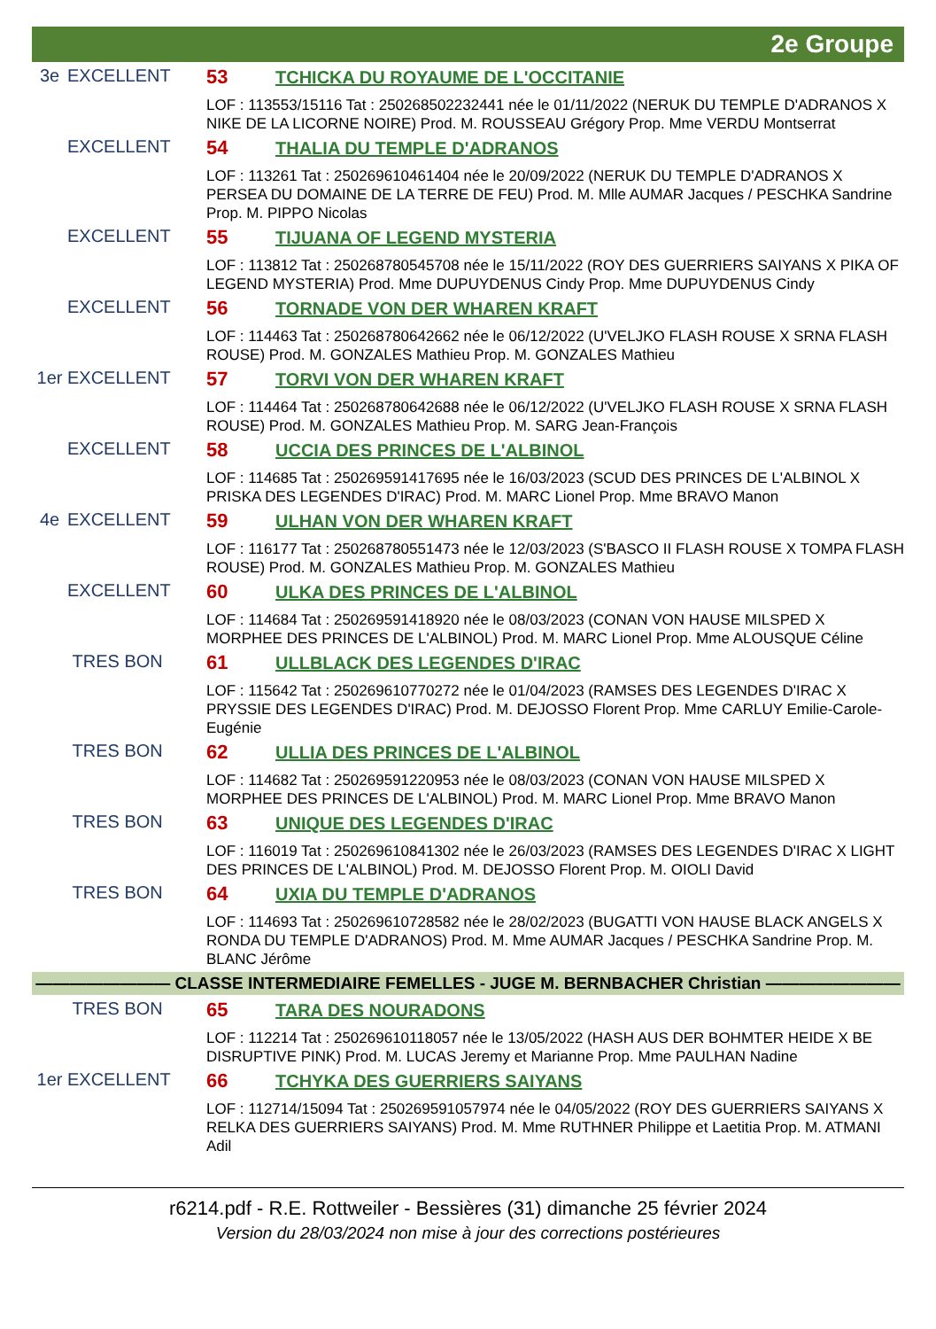2e Groupe
3e EXCELLENT 53 TCHICKA DU ROYAUME DE L'OCCITANIE
LOF : 113553/15116 Tat : 250268502232441 née le 01/11/2022 (NERUK DU TEMPLE D'ADRANOS X NIKE DE LA LICORNE NOIRE) Prod. M. ROUSSEAU Grégory Prop. Mme VERDU Montserrat
EXCELLENT 54 THALIA DU TEMPLE D'ADRANOS
LOF : 113261 Tat : 250269610461404 née le 20/09/2022 (NERUK DU TEMPLE D'ADRANOS X PERSEA DU DOMAINE DE LA TERRE DE FEU) Prod. M. Mlle AUMAR Jacques / PESCHKA Sandrine Prop. M. PIPPO Nicolas
EXCELLENT 55 TIJUANA OF LEGEND MYSTERIA
LOF : 113812 Tat : 250268780545708 née le 15/11/2022 (ROY DES GUERRIERS SAIYANS X PIKA OF LEGEND MYSTERIA) Prod. Mme DUPUYDENUS Cindy Prop. Mme DUPUYDENUS Cindy
EXCELLENT 56 TORNADE VON DER WHAREN KRAFT
LOF : 114463 Tat : 250268780642662 née le 06/12/2022 (U'VELJKO FLASH ROUSE X SRNA FLASH ROUSE) Prod. M. GONZALES Mathieu Prop. M. GONZALES Mathieu
1er EXCELLENT 57 TORVI VON DER WHAREN KRAFT
LOF : 114464 Tat : 250268780642688 née le 06/12/2022 (U'VELJKO FLASH ROUSE X SRNA FLASH ROUSE) Prod. M. GONZALES Mathieu Prop. M. SARG Jean-François
EXCELLENT 58 UCCIA DES PRINCES DE L'ALBINOL
LOF : 114685 Tat : 250269591417695 née le 16/03/2023 (SCUD DES PRINCES DE L'ALBINOL X PRISKA DES LEGENDES D'IRAC) Prod. M. MARC Lionel Prop. Mme BRAVO Manon
4e EXCELLENT 59 ULHAN VON DER WHAREN KRAFT
LOF : 116177 Tat : 250268780551473 née le 12/03/2023 (S'BASCO II FLASH ROUSE X TOMPA FLASH ROUSE) Prod. M. GONZALES Mathieu Prop. M. GONZALES Mathieu
EXCELLENT 60 ULKA DES PRINCES DE L'ALBINOL
LOF : 114684 Tat : 250269591418920 née le 08/03/2023 (CONAN VON HAUSE MILSPED X MORPHEE DES PRINCES DE L'ALBINOL) Prod. M. MARC Lionel Prop. Mme ALOUSQUE Céline
TRES BON 61 ULLBLACK DES LEGENDES D'IRAC
LOF : 115642 Tat : 250269610770272 née le 01/04/2023 (RAMSES DES LEGENDES D'IRAC X PRYSSIE DES LEGENDES D'IRAC) Prod. M. DEJOSSO Florent Prop. Mme CARLUY Emilie-Carole-Eugénie
TRES BON 62 ULLIA DES PRINCES DE L'ALBINOL
LOF : 114682 Tat : 250269591220953 née le 08/03/2023 (CONAN VON HAUSE MILSPED X MORPHEE DES PRINCES DE L'ALBINOL) Prod. M. MARC Lionel Prop. Mme BRAVO Manon
TRES BON 63 UNIQUE DES LEGENDES D'IRAC
LOF : 116019 Tat : 250269610841302 née le 26/03/2023 (RAMSES DES LEGENDES D'IRAC X LIGHT DES PRINCES DE L'ALBINOL) Prod. M. DEJOSSO Florent Prop. M. OIOLI David
TRES BON 64 UXIA DU TEMPLE D'ADRANOS
LOF : 114693 Tat : 250269610728582 née le 28/02/2023 (BUGATTI VON HAUSE BLACK ANGELS X RONDA DU TEMPLE D'ADRANOS) Prod. M. Mme AUMAR Jacques / PESCHKA Sandrine Prop. M. BLANC Jérôme
———————— CLASSE INTERMEDIAIRE FEMELLES - JUGE M. BERNBACHER Christian ————————
TRES BON 65 TARA DES NOURADONS
LOF : 112214 Tat : 250269610118057 née le 13/05/2022 (HASH AUS DER BOHMTER HEIDE X BE DISRUPTIVE PINK) Prod. M. LUCAS Jeremy et Marianne Prop. Mme PAULHAN Nadine
1er EXCELLENT 66 TCHYKA DES GUERRIERS SAIYANS
LOF : 112714/15094 Tat : 250269591057974 née le 04/05/2022 (ROY DES GUERRIERS SAIYANS X RELKA DES GUERRIERS SAIYANS) Prod. M. Mme RUTHNER Philippe et Laetitia Prop. M. ATMANI Adil
r6214.pdf - R.E. Rottweiler - Bessières (31) dimanche 25 février 2024
Version du 28/03/2024 non mise à jour des corrections postérieures